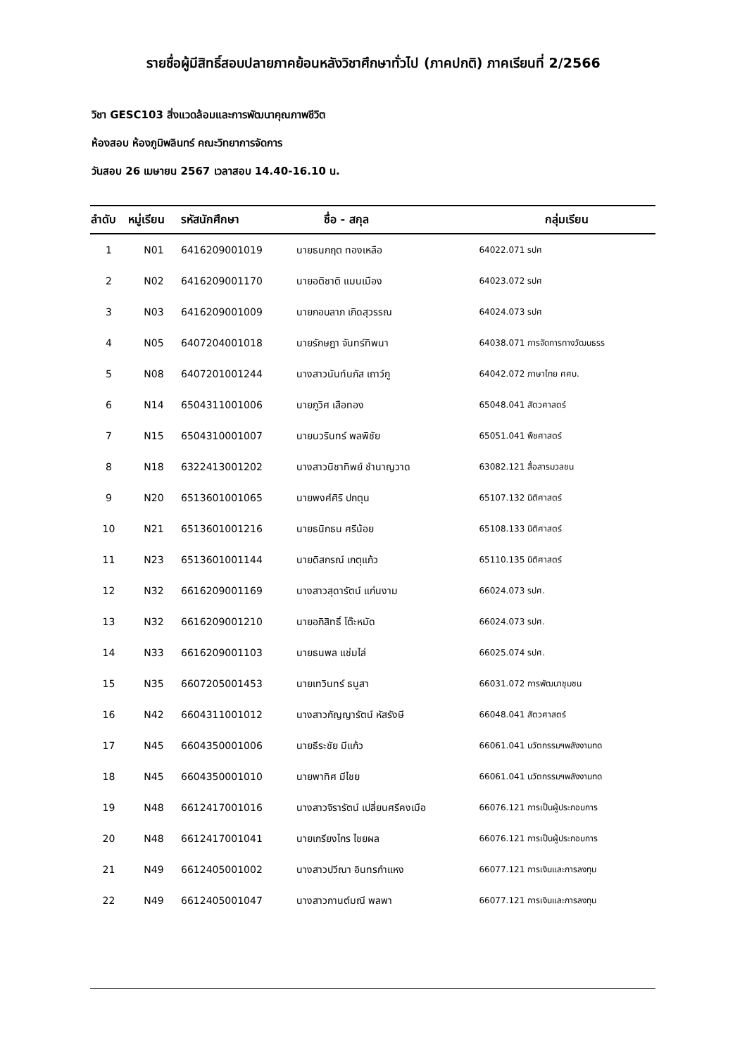รายชื่อผู้มีสิทธิ์สอบปลายภาคย้อนหลังวิชาศึกษาทั่วไป (ภาคปกติ) ภาคเรียนที่ 2/2566
วิชา GESC103 สิ่งแวดล้อมและการพัฒนาคุณภาพชีวิต
ห้องสอบ ห้องภูมิพลินทร์ คณะวิทยาการจัดการ
วันสอบ 26 เมษายน 2567 เวลาสอบ 14.40-16.10 น.
| ลำดับ | หมู่เรียน | รหัสนักศึกษา | ชื่อ - สกุล | กลุ่มเรียน |
| --- | --- | --- | --- | --- |
| 1 | N01 | 6416209001019 | นายธนกฤต ทองเหลือ | 64022.071 รปศ |
| 2 | N02 | 6416209001170 | นายอติชาติ แมนเมือง | 64023.072 รปศ |
| 3 | N03 | 6416209001009 | นายกอบลาภ เกิดสุวรรณ | 64024.073 รปศ |
| 4 | N05 | 6407204001018 | นายรักษฎา จันทร์ทิพนา | 64038.071 การจัดการทางวัฒนธรร |
| 5 | N08 | 6407201001244 | นางสาวนันท์นภัส เถาว์กู | 64042.072 ภาษาไทย ศศบ. |
| 6 | N14 | 6504311001006 | นายภูวิศ เสือทอง | 65048.041 สัตวศาสตร์ |
| 7 | N15 | 6504310001007 | นายนวรินทร์ พลพิชัย | 65051.041 พืชศาสตร์ |
| 8 | N18 | 6322413001202 | นางสาวนิชาทิพย์ ชำนาญวาด | 63082.121 สื่อสารมวลชน |
| 9 | N20 | 6513601001065 | นายพงศ์ศิริ ปกตุน | 65107.132 นิติศาสตร์ |
| 10 | N21 | 6513601001216 | นายธนิกธน ศรีน้อย | 65108.133 นิติศาสตร์ |
| 11 | N23 | 6513601001144 | นายดิสกรณ์ เกตุแก้ว | 65110.135 นิติศาสตร์ |
| 12 | N32 | 6616209001169 | นางสาวสุดารัตน์ แก่นงาม | 66024.073 รปศ. |
| 13 | N32 | 6616209001210 | นายอภิสิทธิ์ โต๊ะหมัด | 66024.073 รปศ. |
| 14 | N33 | 6616209001103 | นายธนพล แช่มไล่ | 66025.074 รปศ. |
| 15 | N35 | 6607205001453 | นายเทวินทร์ ธนูสา | 66031.072 การพัฒนาชุมชน |
| 16 | N42 | 6604311001012 | นางสาวกัญญารัตน์ หัสรังษี | 66048.041 สัตวศาสตร์ |
| 17 | N45 | 6604350001006 | นายธีระชัย มีแก้ว | 66061.041 นวัตกรรมฯพลังงานทด |
| 18 | N45 | 6604350001010 | นายพาทิศ มีไชย | 66061.041 นวัตกรรมฯพลังงานทด |
| 19 | N48 | 6612417001016 | นางสาวจิรารัตน์ เปลี่ยนศรีคงเมือ | 66076.121 การเป็นผู้ประกอบการ |
| 20 | N48 | 6612417001041 | นายเกรียงไกร ไชยผล | 66076.121 การเป็นผู้ประกอบการ |
| 21 | N49 | 6612405001002 | นางสาวปวีณา อินทรกำแหง | 66077.121 การเงินและการลงทุน |
| 22 | N49 | 6612405001047 | นางสาวกานต์มณี พลพา | 66077.121 การเงินและการลงทุน |